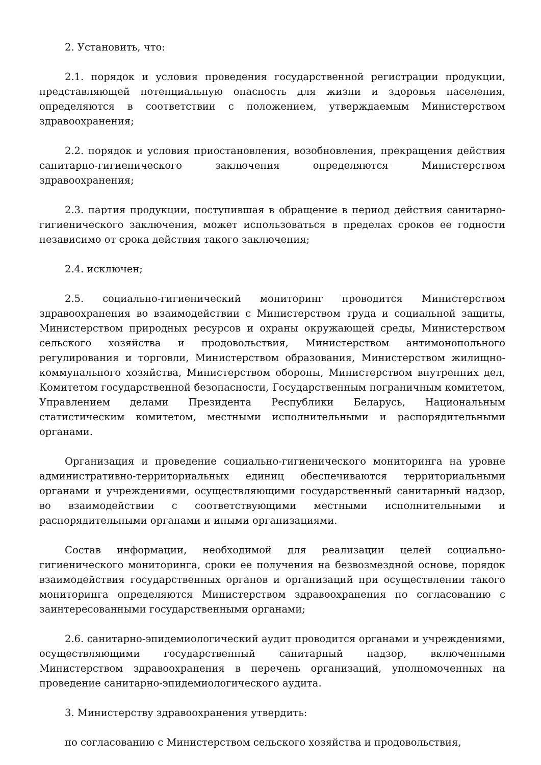2. Установить, что:
2.1. порядок и условия проведения государственной регистрации продукции, представляющей потенциальную опасность для жизни и здоровья населения, определяются в соответствии с положением, утверждаемым Министерством здравоохранения;
2.2. порядок и условия приостановления, возобновления, прекращения действия санитарно-гигиенического заключения определяются Министерством здравоохранения;
2.3. партия продукции, поступившая в обращение в период действия санитарно-гигиенического заключения, может использоваться в пределах сроков ее годности независимо от срока действия такого заключения;
2.4. исключен;
2.5. социально-гигиенический мониторинг проводится Министерством здравоохранения во взаимодействии с Министерством труда и социальной защиты, Министерством природных ресурсов и охраны окружающей среды, Министерством сельского хозяйства и продовольствия, Министерством антимонопольного регулирования и торговли, Министерством образования, Министерством жилищно-коммунального хозяйства, Министерством обороны, Министерством внутренних дел, Комитетом государственной безопасности, Государственным пограничным комитетом, Управлением делами Президента Республики Беларусь, Национальным статистическим комитетом, местными исполнительными и распорядительными органами.
Организация и проведение социально-гигиенического мониторинга на уровне административно-территориальных единиц обеспечиваются территориальными органами и учреждениями, осуществляющими государственный санитарный надзор, во взаимодействии с соответствующими местными исполнительными и распорядительными органами и иными организациями.
Состав информации, необходимой для реализации целей социально-гигиенического мониторинга, сроки ее получения на безвозмездной основе, порядок взаимодействия государственных органов и организаций при осуществлении такого мониторинга определяются Министерством здравоохранения по согласованию с заинтересованными государственными органами;
2.6. санитарно-эпидемиологический аудит проводится органами и учреждениями, осуществляющими государственный санитарный надзор, включенными Министерством здравоохранения в перечень организаций, уполномоченных на проведение санитарно-эпидемиологического аудита.
3. Министерству здравоохранения утвердить:
по согласованию с Министерством сельского хозяйства и продовольствия,